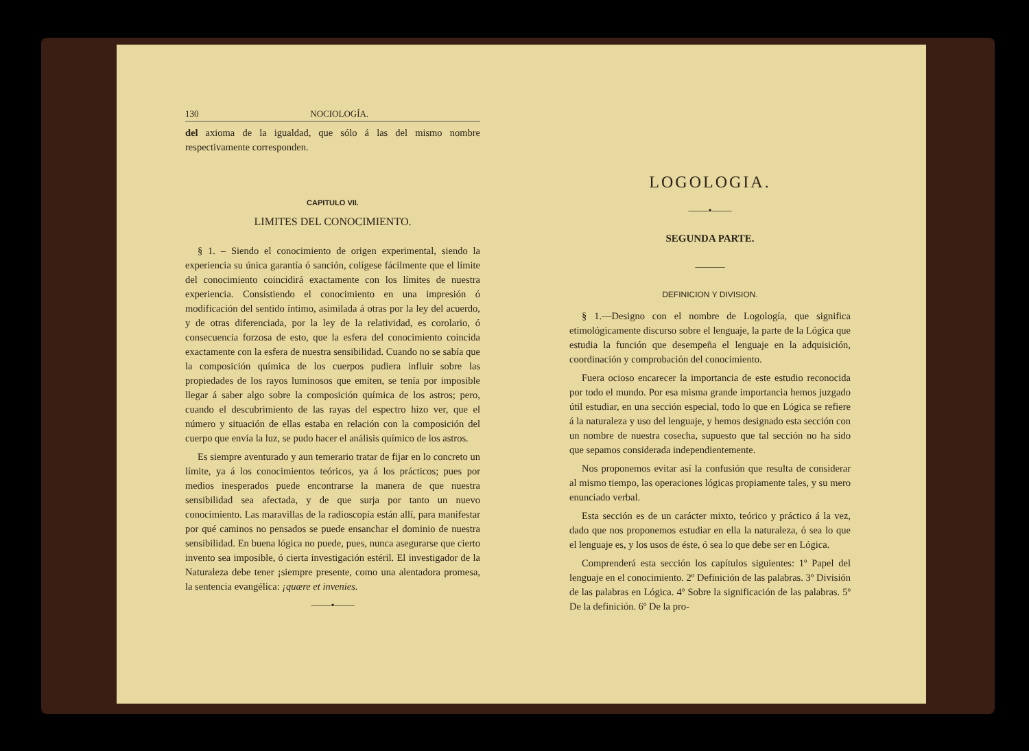130 NOCIOLOGÍA.
del axioma de la igualdad, que sólo á las del mismo nombre respectivamente corresponden.
CAPITULO VII.
LIMITES DEL CONOCIMIENTO.
§ 1. – Siendo el conocimiento de origen experimental, siendo la experiencia su única garantía ó sanción, colígese fácilmente que el límite del conocimiento coincidirá exactamente con los límites de nuestra experiencia. Consistiendo el conocimiento en una impresión ó modificación del sentido íntimo, asimilada á otras por la ley del acuerdo, y de otras diferenciada, por la ley de la relatividad, es corolario, ó consecuencia forzosa de esto, que la esfera del conocimiento coincida exactamente con la esfera de nuestra sensibilidad. Cuando no se sabía que la composición química de los cuerpos pudiera influir sobre las propiedades de los rayos luminosos que emiten, se tenía por imposible llegar á saber algo sobre la composición química de los astros; pero, cuando el descubrimiento de las rayas del espectro hizo ver, que el número y situación de ellas estaba en relación con la composición del cuerpo que envía la luz, se pudo hacer el análisis químico de los astros.
Es siempre aventurado y aun temerario tratar de fijar en lo concreto un límite, ya á los conocimientos teóricos, ya á los prácticos; pues por medios inesperados puede encontrarse la manera de que nuestra sensibilidad sea afectada, y de que surja por tanto un nuevo conocimiento. Las maravillas de la radioscopía están allí, para manifestar por qué caminos no pensados se puede ensanchar el dominio de nuestra sensibilidad. En buena lógica no puede, pues, nunca asegurarse que cierto invento sea imposible, ó cierta investigación estéril. El investigador de la Naturaleza debe tener ¡siempre presente, como una alentadora promesa, la sentencia evangélica: ¡quære et invenies.
——•——
LOGOLOGIA.
——•——
SEGUNDA PARTE.
———
DEFINICION Y DIVISION.
§ 1.—Designo con el nombre de Logología, que significa etimológicamente discurso sobre el lenguaje, la parte de la Lógica que estudia la función que desempeña el lenguaje en la adquisición, coordinación y comprobación del conocimiento.
Fuera ocioso encarecer la importancia de este estudio reconocida por todo el mundo. Por esa misma grande importancia hemos juzgado útil estudiar, en una sección especial, todo lo que en Lógica se refiere á la naturaleza y uso del lenguaje, y hemos designado esta sección con un nombre de nuestra cosecha, supuesto que tal sección no ha sido que sepamos considerada independientemente.
Nos proponemos evitar así la confusión que resulta de considerar al mismo tiempo, las operaciones lógicas propiamente tales, y su mero enunciado verbal.
Esta sección es de un carácter mixto, teórico y práctico á la vez, dado que nos proponemos estudiar en ella la naturaleza, ó sea lo que el lenguaje es, y los usos de éste, ó sea lo que debe ser en Lógica.
Comprenderá esta sección los capítulos siguientes: 1º Papel del lenguaje en el conocimiento. 2º Definición de las palabras. 3º División de las palabras en Lógica. 4º Sobre la significación de las palabras. 5º De la definición. 6º De la pro-